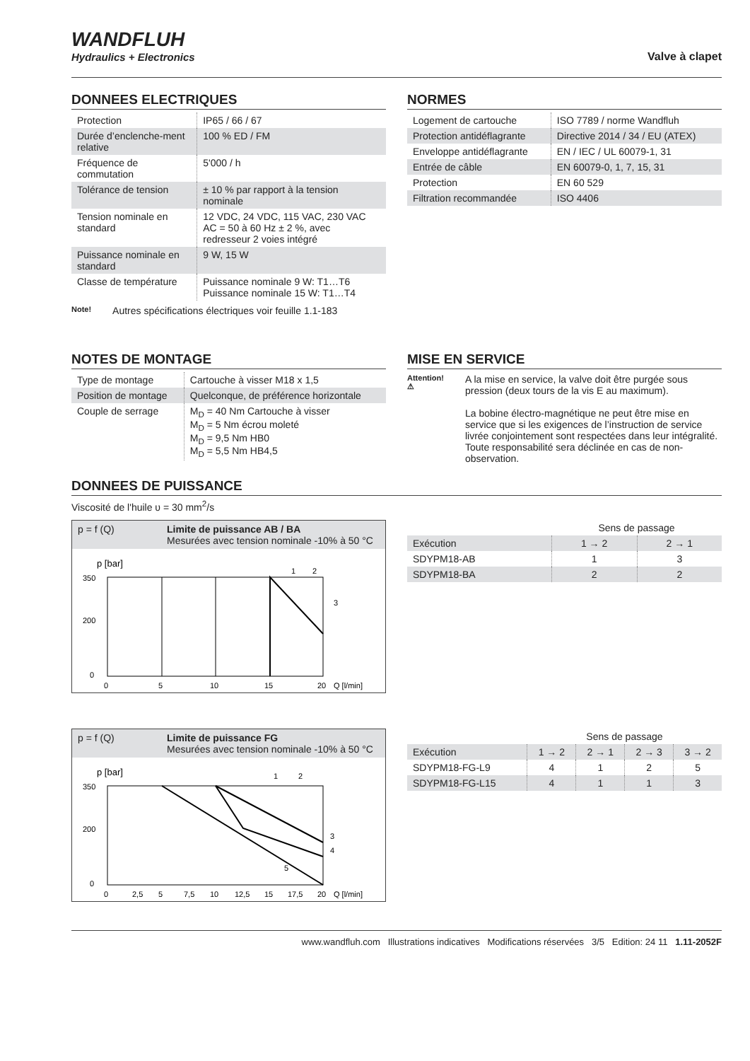WANDFLUH
Hydraulics + Electronics
Valve à clapet
DONNEES ELECTRIQUES
| Protection | IP65 / 66 / 67 |
| Durée d’enclenche-ment relative | 100 % ED / FM |
| Fréquence de commutation | 5'000 / h |
| Tolérance de tension | ± 10 % par rapport à la tension nominale |
| Tension nominale en standard | 12 VDC, 24 VDC, 115 VAC, 230 VAC AC = 50 à 60 Hz ± 2 %, avec redresseur 2 voies intégré |
| Puissance nominale en standard | 9 W, 15 W |
| Classe de température | Puissance nominale 9 W: T1…T6 Puissance nominale 15 W: T1…T4 |
Note! Autres spécifications électriques voir feuille 1.1-183
NORMES
| Logement de cartouche | ISO 7789 / norme Wandfluh |
| Protection antidéflagrante | Directive 2014 / 34 / EU (ATEX) |
| Enveloppe antidéflagrante | EN / IEC / UL 60079-1, 31 |
| Entrée de câble | EN 60079-0, 1, 7, 15, 31 |
| Protection | EN 60 529 |
| Filtration recommandée | ISO 4406 |
NOTES DE MONTAGE
| Type de montage | Cartouche à visser M18 x 1,5 |
| Position de montage | Quelconque, de préférence horizontale |
| Couple de serrage | M<sub>D</sub> = 40 Nm Cartouche à visser M<sub>D</sub> = 5 Nm écrou moleté M<sub>D</sub> = 9,5 Nm HB0 M<sub>D</sub> = 5,5 Nm HB4,5 |
MISE EN SERVICE
Attention! ⚠
A la mise en service, la valve doit être purgée sous pression (deux tours de la vis E au maximum).
La bobine électro-magnétique ne peut être mise en service que si les exigences de l’instruction de service livrée conjointement sont respectées dans leur intégralité. Toute responsabilité sera déclinée en cas de non-observation.
DONNEES DE PUISSANCE
Viscosité de l'huile υ = 30 mm<sup>2</sup>/s
p = f (Q) Limite de puissance AB / BA
Mesurées avec tension nominale -10% à 50 °C
p [bar]
350
200
0
0
5
10
15
20
Q [l/min]
1
2
3
| | Sens de passage | |
| --- | --- | --- |
| Exécution | 1 → 2 | 2 → 1 |
| SDYPM18-AB | 1 | 3 |
| SDYPM18-BA | 2 | 2 |
p = f (Q) Limite de puissance FG
Mesurées avec tension nominale -10% à 50 °C
p [bar]
350
200
0
0
2,5
5
7,5
10
12,5
15
17,5
20
Q [l/min]
1
2
3
4
5
| | Sens de passage | | | |
| --- | --- | --- | --- | --- |
| Exécution | 1 → 2 | 2 → 1 | 2 → 3 | 3 → 2 |
| SDYPM18-FG-L9 | 4 | 1 | 2 | 5 |
| SDYPM18-FG-L15 | 4 | 1 | 1 | 3 |
www.wandfluh.com Illustrations indicatives Modifications réservées 3/5 Edition: 24 11 1.11-2052F